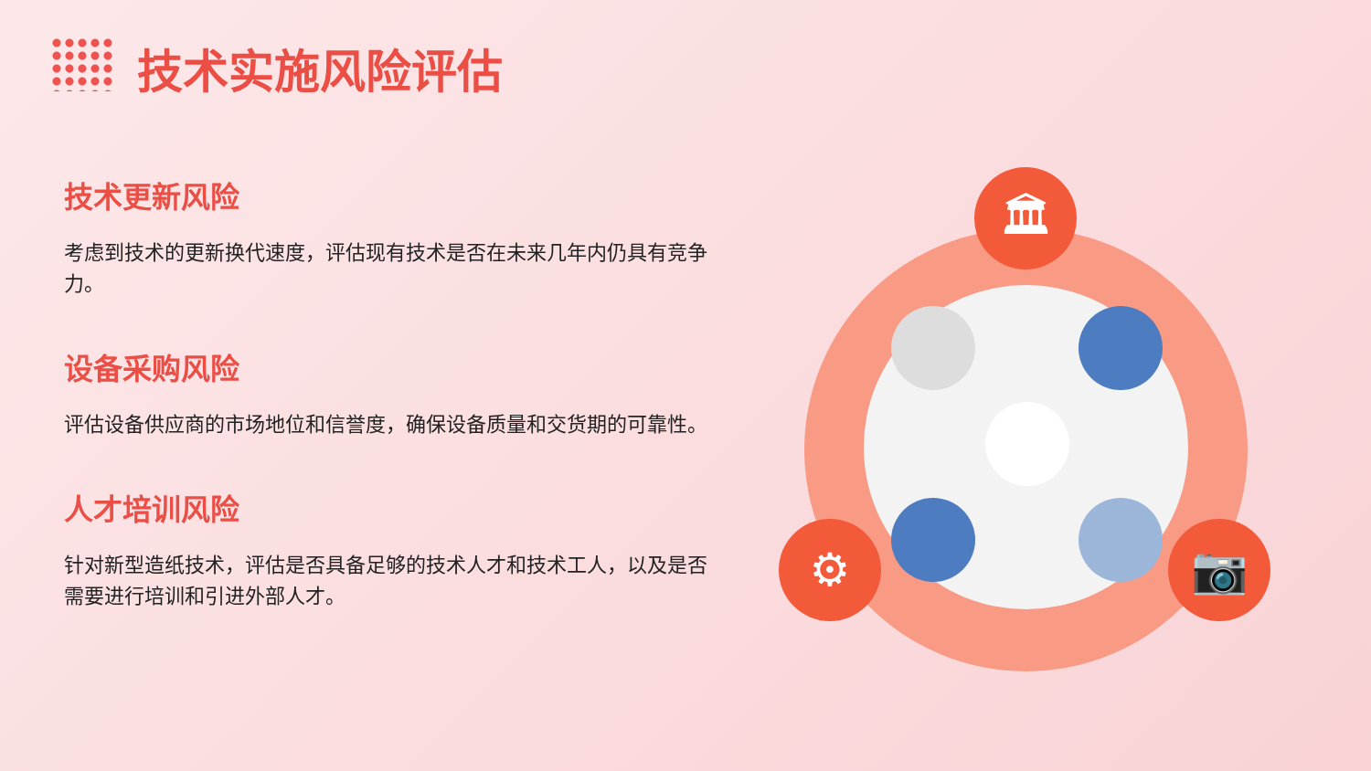技术实施风险评估
技术更新风险
考虑到技术的更新换代速度，评估现有技术是否在未来几年内仍具有竞争力。
设备采购风险
评估设备供应商的市场地位和信誉度，确保设备质量和交货期的可靠性。
人才培训风险
针对新型造纸技术，评估是否具备足够的技术人才和技术工人，以及是否需要进行培训和引进外部人才。
🏛
⚙ 📷